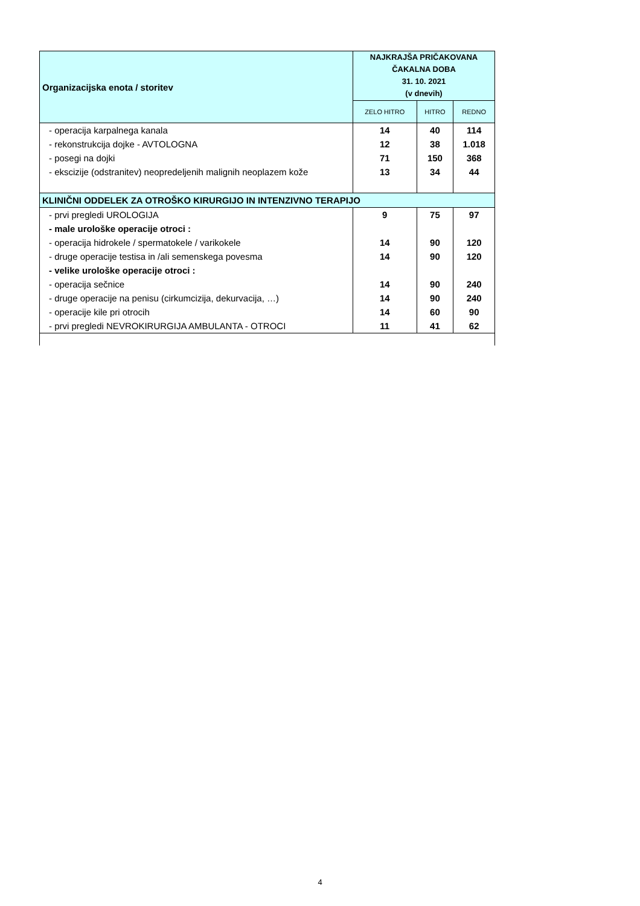| Organizacijska enota / storitev | NAJKRAJŠA PRIČAKOVANA ČAKALNA DOBA 31. 10. 2021 (v dnevih) | | |
| --- | --- | --- | --- |
| | ZELO HITRO | HITRO | REDNO |
| - operacija karpalnega kanala | 14 | 40 | 114 |
| - rekonstrukcija dojke - AVTOLOGNA | 12 | 38 | 1.018 |
| - posegi na dojki | 71 | 150 | 368 |
| - ekscizije (odstranitev) neopredeljenih malignih neoplazem kože | 13 | 34 | 44 |
| KLINIČNI ODDELEK ZA OTROŠKO KIRURGIJO IN INTENZIVNO TERAPIJO | | | |
| - prvi pregledi UROLOGIJA | 9 | 75 | 97 |
| - male urološke operacije otroci : | | | |
| - operacija hidrokele / spermatokele / varikokele | 14 | 90 | 120 |
| - druge operacije testisa in /ali semenskega povesma | 14 | 90 | 120 |
| - velike urološke operacije otroci : | | | |
| - operacija sečnice | 14 | 90 | 240 |
| - druge operacije na penisu (cirkumcizija, dekurvacija, …) | 14 | 90 | 240 |
| - operacije kile pri otrocih | 14 | 60 | 90 |
| - prvi pregledi NEVROKIRURGIJA AMBULANTA - OTROCI | 11 | 41 | 62 |
4